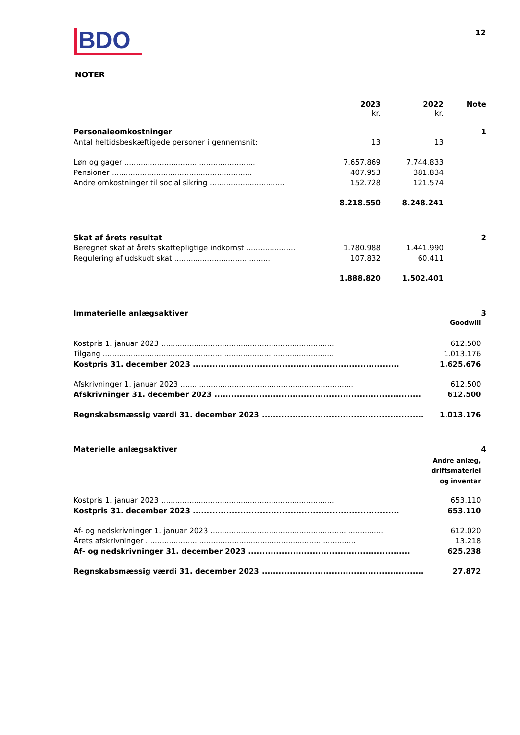BDO
12
NOTER
| | 2023 kr. | 2022 kr. | Note |
| --- | --- | --- | --- |
| Personaleomkostninger | | | 1 |
| Antal heltidsbeskæftigede personer i gennemsnit: | 13 | 13 | |
| Løn og gager ........................................................ | 7.657.869 | 7.744.833 | |
| Pensioner ............................................................ | 407.953 | 381.834 | |
| Andre omkostninger til social sikring ................................ | 152.728 | 121.574 | |
| | 8.218.550 | 8.248.241 | |
| Skat af årets resultat | | | 2 |
| Beregnet skat af årets skattepligtige indkomst ..................... | 1.780.988 | 1.441.990 | |
| Regulering af udskudt skat ......................................... | 107.832 | 60.411 | |
| | 1.888.820 | 1.502.401 | |
| Immaterielle anlægsaktiver | | 3 |
| --- | --- | --- |
| | Goodwill | |
| Kostpris 1. januar 2023 .......................................................................... | 612.500 | |
| Tilgang ................................................................................................... | 1.013.176 | |
| Kostpris 31. december 2023 .......................................................................... | 1.625.676 | |
| Afskrivninger 1. januar 2023 .......................................................................... | 612.500 | |
| Afskrivninger 31. december 2023 .......................................................................... | 612.500 | |
| Regnskabsmæssig værdi 31. december 2023 .......................................................... | 1.013.176 | |
| Materielle anlægsaktiver | | 4 |
| --- | --- | --- |
| | Andre anlæg, driftsmateriel og inventar | |
| Kostpris 1. januar 2023 .......................................................................... | 653.110 | |
| Kostpris 31. december 2023 .......................................................................... | 653.110 | |
| Af- og nedskrivninger 1. januar 2023 .......................................................................... | 612.020 | |
| Årets afskrivninger .......................................................................................... | 13.218 | |
| Af- og nedskrivninger 31. december 2023 .......................................................... | 625.238 | |
| Regnskabsmæssig værdi 31. december 2023 .......................................................... | 27.872 | |